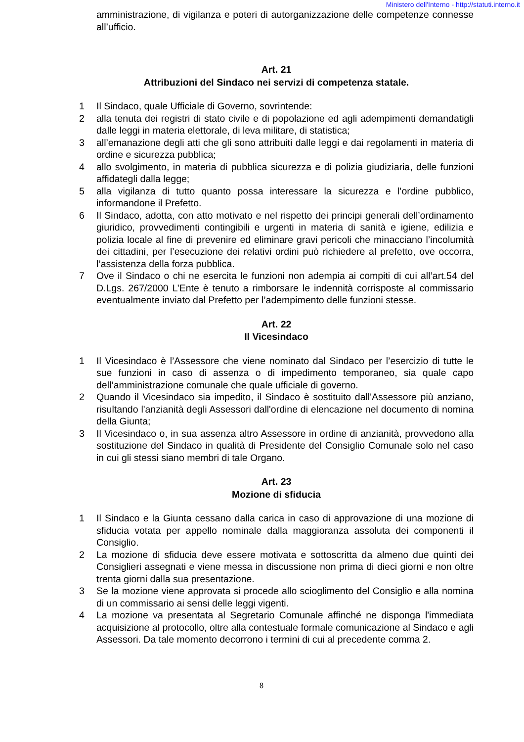Ministero dell'Interno - http://statuti.interno.it
amministrazione, di vigilanza e poteri di autorganizzazione delle competenze connesse all’ufficio.
Art. 21
Attribuzioni del Sindaco nei servizi di competenza statale.
1 Il Sindaco, quale Ufficiale di Governo, sovrintende:
2 alla tenuta dei registri di stato civile e di popolazione ed agli adempimenti demandatigli dalle leggi in materia elettorale, di leva militare, di statistica;
3 all’emanazione degli atti che gli sono attribuiti dalle leggi e dai regolamenti in materia di ordine e sicurezza pubblica;
4 allo svolgimento, in materia di pubblica sicurezza e di polizia giudiziaria, delle funzioni affidategli dalla legge;
5 alla vigilanza di tutto quanto possa interessare la sicurezza e l’ordine pubblico, informandone il Prefetto.
6 Il Sindaco, adotta, con atto motivato e nel rispetto dei principi generali dell’ordinamento giuridico, provvedimenti contingibili e urgenti in materia di sanità e igiene, edilizia e polizia locale al fine di prevenire ed eliminare gravi pericoli che minacciano l’incolumità dei cittadini, per l’esecuzione dei relativi ordini può richiedere al prefetto, ove occorra, l’assistenza della forza pubblica.
7 Ove il Sindaco o chi ne esercita le funzioni non adempia ai compiti di cui all’art.54 del D.Lgs. 267/2000 L’Ente è tenuto a rimborsare le indennità corrisposte al commissario eventualmente inviato dal Prefetto per l’adempimento delle funzioni stesse.
Art. 22
Il Vicesindaco
1 Il Vicesindaco è l’Assessore che viene nominato dal Sindaco per l’esercizio di tutte le sue funzioni in caso di assenza o di impedimento temporaneo, sia quale capo dell’amministrazione comunale che quale ufficiale di governo.
2 Quando il Vicesindaco sia impedito, il Sindaco è sostituito dall'Assessore più anziano, risultando l'anzianità degli Assessori dall'ordine di elencazione nel documento di nomina della Giunta;
3 Il Vicesindaco o, in sua assenza altro Assessore in ordine di anzianità, provvedono alla sostituzione del Sindaco in qualità di Presidente del Consiglio Comunale solo nel caso in cui gli stessi siano membri di tale Organo.
Art. 23
Mozione di sfiducia
1 Il Sindaco e la Giunta cessano dalla carica in caso di approvazione di una mozione di sfiducia votata per appello nominale dalla maggioranza assoluta dei componenti il Consiglio.
2 La mozione di sfiducia deve essere motivata e sottoscritta da almeno due quinti dei Consiglieri assegnati e viene messa in discussione non prima di dieci giorni e non oltre trenta giorni dalla sua presentazione.
3 Se la mozione viene approvata si procede allo scioglimento del Consiglio e alla nomina di un commissario ai sensi delle leggi vigenti.
4 La mozione va presentata al Segretario Comunale affinché ne disponga l'immediata acquisizione al protocollo, oltre alla contestuale formale comunicazione al Sindaco e agli Assessori. Da tale momento decorrono i termini di cui al precedente comma 2.
8